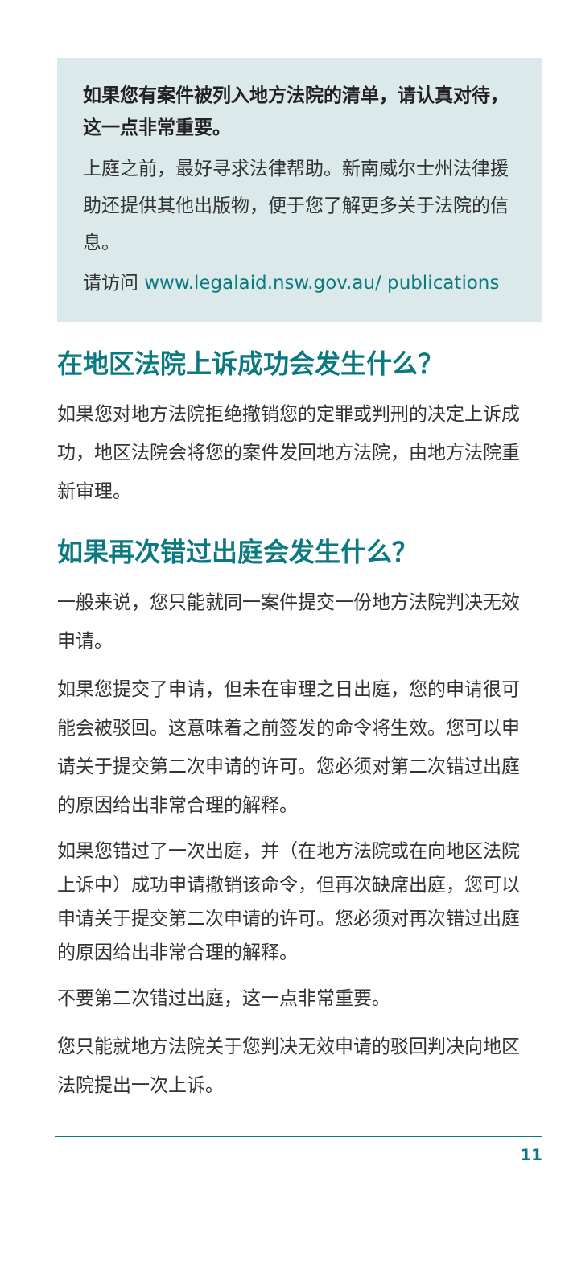如果您有案件被列入地方法院的清单，请认真对待，这一点非常重要。
上庭之前，最好寻求法律帮助。新南威尔士州法律援助还提供其他出版物，便于您了解更多关于法院的信息。
请访问 www.legalaid.nsw.gov.au/ publications
在地区法院上诉成功会发生什么？
如果您对地方法院拒绝撤销您的定罪或判刑的决定上诉成功，地区法院会将您的案件发回地方法院，由地方法院重新审理。
如果再次错过出庭会发生什么？
一般来说，您只能就同一案件提交一份地方法院判决无效申请。
如果您提交了申请，但未在审理之日出庭，您的申请很可能会被驳回。这意味着之前签发的命令将生效。您可以申请关于提交第二次申请的许可。您必须对第二次错过出庭的原因给出非常合理的解释。
如果您错过了一次出庭，并（在地方法院或在向地区法院上诉中）成功申请撤销该命令，但再次缺席出庭，您可以申请关于提交第二次申请的许可。您必须对再次错过出庭的原因给出非常合理的解释。
不要第二次错过出庭，这一点非常重要。
您只能就地方法院关于您判决无效申请的驳回判决向地区法院提出一次上诉。
11